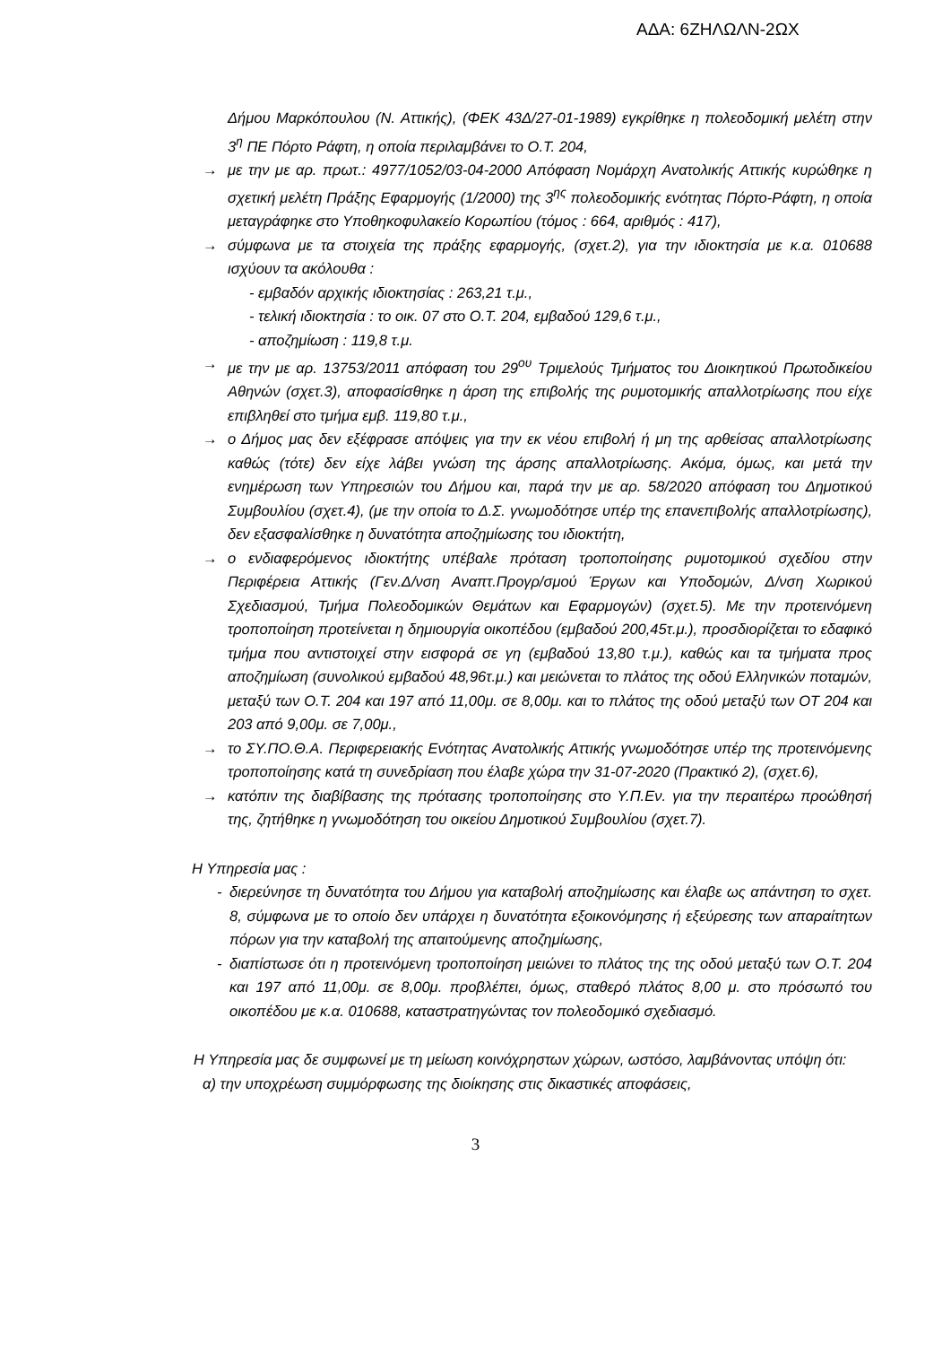ΑΔΑ: 6ΖΗΛΩΛΝ-2ΩΧ
Δήμου Μαρκόπουλου (Ν. Αττικής), (ΦΕΚ 43Δ/27-01-1989) εγκρίθηκε η πολεοδομική μελέτη στην 3<sup>η</sup> ΠΕ Πόρτο Ράφτη, η οποία περιλαμβάνει το Ο.Τ. 204,
→ με την με αρ. πρωτ.: 4977/1052/03-04-2000 Απόφαση Νομάρχη Ανατολικής Αττικής κυρώθηκε η σχετική μελέτη Πράξης Εφαρμογής (1/2000) της 3<sup>ης</sup> πολεοδομικής ενότητας Πόρτο-Ράφτη, η οποία μεταγράφηκε στο Υποθηκοφυλακείο Κορωπίου (τόμος : 664, αριθμός : 417),
→ σύμφωνα με τα στοιχεία της πράξης εφαρμογής, (σχετ.2), για την ιδιοκτησία με κ.α. 010688 ισχύουν τα ακόλουθα :
- εμβαδόν αρχικής ιδιοκτησίας : 263,21 τ.μ.,
- τελική ιδιοκτησία : το οικ. 07 στο Ο.Τ. 204, εμβαδού 129,6 τ.μ.,
- αποζημίωση : 119,8 τ.μ.
→ με την με αρ. 13753/2011 απόφαση του 29<sup>ου</sup> Τριμελούς Τμήματος του Διοικητικού Πρωτοδικείου Αθηνών (σχετ.3), αποφασίσθηκε η άρση της επιβολής της ρυμοτομικής απαλλοτρίωσης που είχε επιβληθεί στο τμήμα εμβ. 119,80 τ.μ.,
→ ο Δήμος μας δεν εξέφρασε απόψεις για την εκ νέου επιβολή ή μη της αρθείσας απαλλοτρίωσης καθώς (τότε) δεν είχε λάβει γνώση της άρσης απαλλοτρίωσης. Ακόμα, όμως, και μετά την ενημέρωση των Υπηρεσιών του Δήμου και, παρά την με αρ. 58/2020 απόφαση του Δημοτικού Συμβουλίου (σχετ.4), (με την οποία το Δ.Σ. γνωμοδότησε υπέρ της επανεπιβολής απαλλοτρίωσης), δεν εξασφαλίσθηκε η δυνατότητα αποζημίωσης του ιδιοκτήτη,
→ ο ενδιαφερόμενος ιδιοκτήτης υπέβαλε πρόταση τροποποίησης ρυμοτομικού σχεδίου στην Περιφέρεια Αττικής (Γεν.Δ/νση Αναπτ.Προγρ/σμού Έργων και Υποδομών, Δ/νση Χωρικού Σχεδιασμού, Τμήμα Πολεοδομικών Θεμάτων και Εφαρμογών) (σχετ.5). Με την προτεινόμενη τροποποίηση προτείνεται η δημιουργία οικοπέδου (εμβαδού 200,45τ.μ.), προσδιορίζεται το εδαφικό τμήμα που αντιστοιχεί στην εισφορά σε γη (εμβαδού 13,80 τ.μ.), καθώς και τα τμήματα προς αποζημίωση (συνολικού εμβαδού 48,96τ.μ.) και μειώνεται το πλάτος της οδού Ελληνικών ποταμών, μεταξύ των Ο.Τ. 204 και 197 από 11,00μ. σε 8,00μ. και το πλάτος της οδού μεταξύ των ΟΤ 204 και 203 από 9,00μ. σε 7,00μ.,
→ το ΣΥ.ΠΟ.Θ.Α. Περιφερειακής Ενότητας Ανατολικής Αττικής γνωμοδότησε υπέρ της προτεινόμενης τροποποίησης κατά τη συνεδρίαση που έλαβε χώρα την 31-07-2020 (Πρακτικό 2), (σχετ.6),
→ κατόπιν της διαβίβασης της πρότασης τροποποίησης στο Υ.Π.Εν. για την περαιτέρω προώθησή της, ζητήθηκε η γνωμοδότηση του οικείου Δημοτικού Συμβουλίου (σχετ.7).
Η Υπηρεσία μας :
- διερεύνησε τη δυνατότητα του Δήμου για καταβολή αποζημίωσης και έλαβε ως απάντηση το σχετ. 8, σύμφωνα με το οποίο δεν υπάρχει η δυνατότητα εξοικονόμησης ή εξεύρεσης των απαραίτητων πόρων για την καταβολή της απαιτούμενης αποζημίωσης,
- διαπίστωσε ότι η προτεινόμενη τροποποίηση μειώνει το πλάτος της της οδού μεταξύ των Ο.Τ. 204 και 197 από 11,00μ. σε 8,00μ. προβλέπει, όμως, σταθερό πλάτος 8,00 μ. στο πρόσωπό του οικοπέδου με κ.α. 010688, καταστρατηγώντας τον πολεοδομικό σχεδιασμό.
Η Υπηρεσία μας δε συμφωνεί με τη μείωση κοινόχρηστων χώρων, ωστόσο, λαμβάνοντας υπόψη ότι:
α) την υποχρέωση συμμόρφωσης της διοίκησης στις δικαστικές αποφάσεις,
3